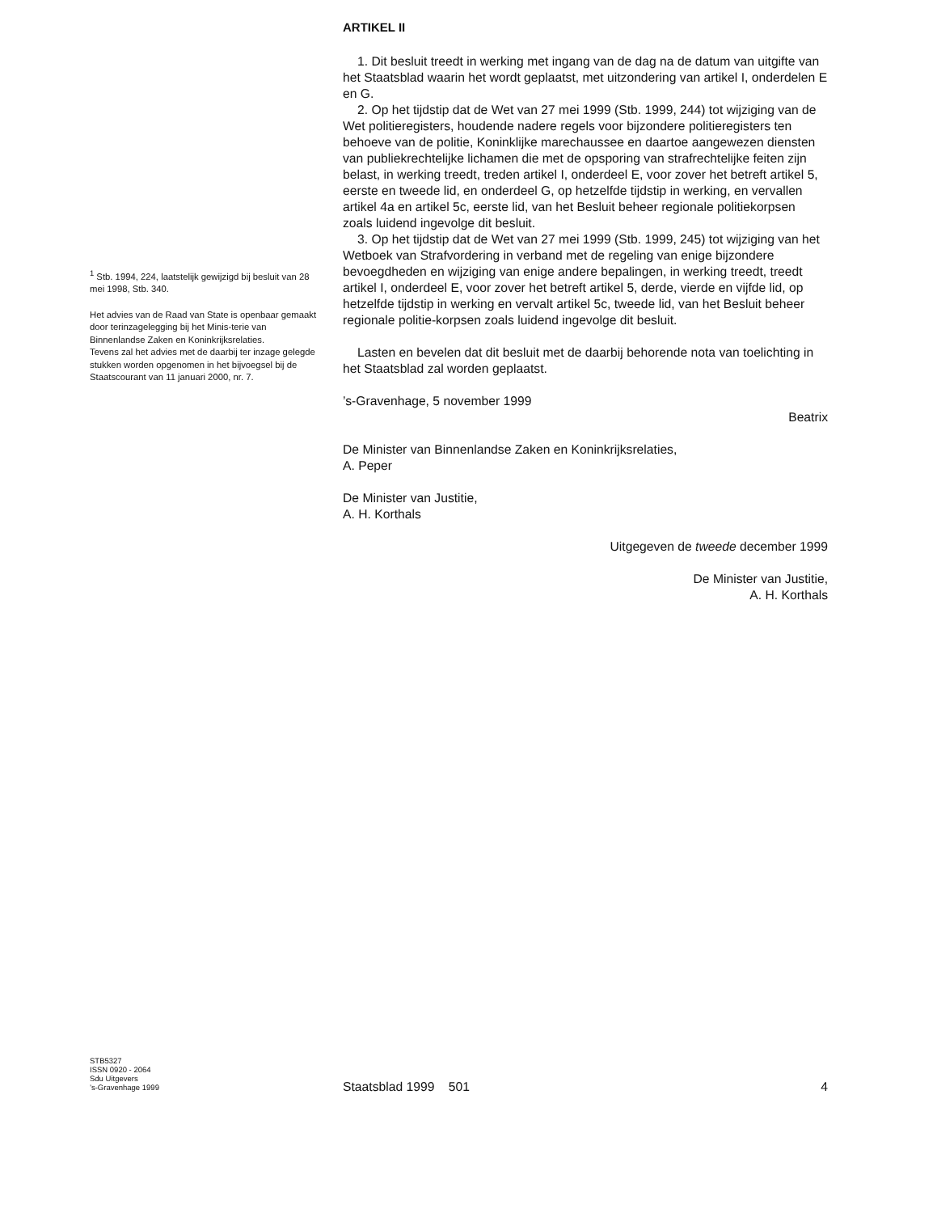ARTIKEL II
1. Dit besluit treedt in werking met ingang van de dag na de datum van uitgifte van het Staatsblad waarin het wordt geplaatst, met uitzondering van artikel I, onderdelen E en G.
2. Op het tijdstip dat de Wet van 27 mei 1999 (Stb. 1999, 244) tot wijziging van de Wet politieregisters, houdende nadere regels voor bijzondere politieregisters ten behoeve van de politie, Koninklijke marechaussee en daartoe aangewezen diensten van publiekrechtelijke lichamen die met de opsporing van strafrechtelijke feiten zijn belast, in werking treedt, treden artikel I, onderdeel E, voor zover het betreft artikel 5, eerste en tweede lid, en onderdeel G, op hetzelfde tijdstip in werking, en vervallen artikel 4a en artikel 5c, eerste lid, van het Besluit beheer regionale politiekorpsen zoals luidend ingevolge dit besluit.
3. Op het tijdstip dat de Wet van 27 mei 1999 (Stb. 1999, 245) tot wijziging van het Wetboek van Strafvordering in verband met de regeling van enige bijzondere bevoegdheden en wijziging van enige andere bepalingen, in werking treedt, treedt artikel I, onderdeel E, voor zover het betreft artikel 5, derde, vierde en vijfde lid, op hetzelfde tijdstip in werking en vervalt artikel 5c, tweede lid, van het Besluit beheer regionale politie-korpsen zoals luidend ingevolge dit besluit.
Lasten en bevelen dat dit besluit met de daarbij behorende nota van toelichting in het Staatsblad zal worden geplaatst.
’s-Gravenhage, 5 november 1999
Beatrix
De Minister van Binnenlandse Zaken en Koninkrijksrelaties,
A. Peper
De Minister van Justitie,
A. H. Korthals
Uitgegeven de tweede december 1999
De Minister van Justitie,
A. H. Korthals
<sup>1</sup> Stb. 1994, 224, laatstelijk gewijzigd bij besluit van 28 mei 1998, Stb. 340.
Het advies van de Raad van State is openbaar gemaakt door terinzagelegging bij het Minis-terie van Binnenlandse Zaken en Koninkrijksrelaties.
Tevens zal het advies met de daarbij ter inzage gelegde stukken worden opgenomen in het bijvoegsel bij de Staatscourant van 11 januari 2000, nr. 7.
STB5327
ISSN 0920 - 2064
Sdu Uitgevers
’s-Gravenhage 1999
Staatsblad 1999 501 4